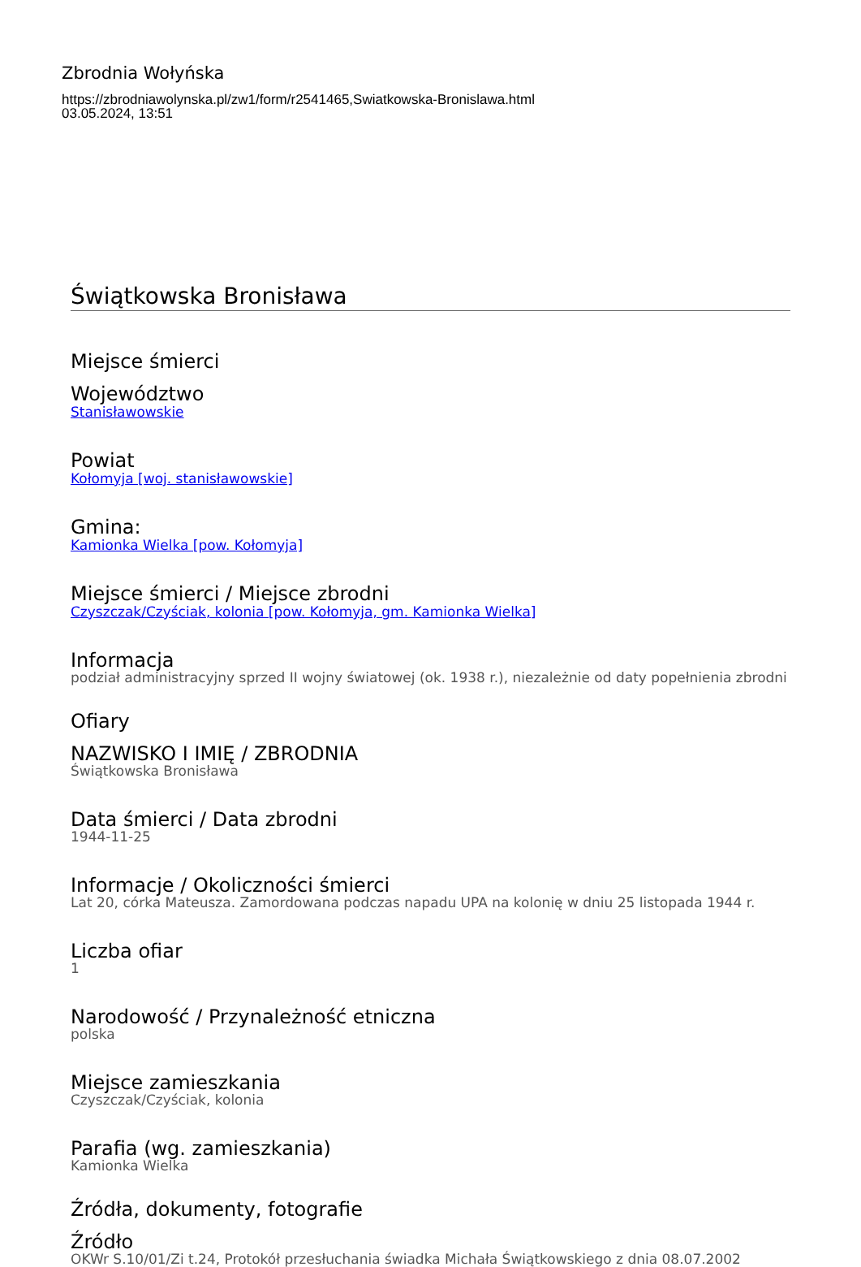Zbrodnia Wołyńska
https://zbrodniawolynska.pl/zw1/form/r2541465,Swiatkowska-Bronislawa.html
03.05.2024, 13:51
Świątkowska Bronisława
Miejsce śmierci
Województwo
Stanisławowskie
Powiat
Kołomyja [woj. stanisławowskie]
Gmina:
Kamionka Wielka [pow. Kołomyja]
Miejsce śmierci / Miejsce zbrodni
Czyszczak/Czyściak, kolonia [pow. Kołomyja, gm. Kamionka Wielka]
Informacja
podział administracyjny sprzed II wojny światowej (ok. 1938 r.), niezależnie od daty popełnienia zbrodni
Ofiary
NAZWISKO I IMIĘ / ZBRODNIA
Świątkowska Bronisława
Data śmierci / Data zbrodni
1944-11-25
Informacje / Okoliczności śmierci
Lat 20, córka Mateusza. Zamordowana podczas napadu UPA na kolonię w dniu 25 listopada 1944 r.
Liczba ofiar
1
Narodowość / Przynależność etniczna
polska
Miejsce zamieszkania
Czyszczak/Czyściak, kolonia
Parafia (wg. zamieszkania)
Kamionka Wielka
Źródła, dokumenty, fotografie
Źródło
OKWr S.10/01/Zi t.24, Protokół przesłuchania świadka Michała Świątkowskiego z dnia 08.07.2002